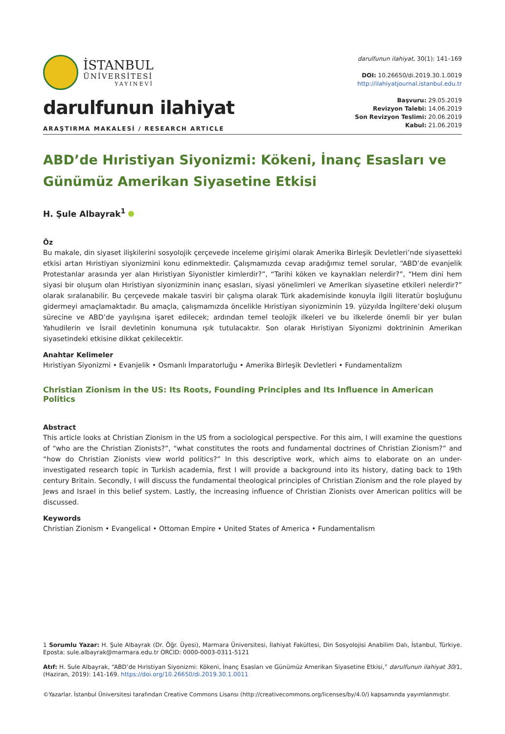İSTANBUL
ÜNİVERSİTESİ
YAYINEVİ
darulfunun ilahiyat
ARAŞTIRMA MAKALESİ / RESEARCH ARTICLE
darulfunun ilahiyat, 30(1): 141–169
DOI: 10.26650/di.2019.30.1.0019
http://ilahiyatjournal.istanbul.edu.tr
Başvuru: 29.05.2019
Revizyon Talebi: 14.06.2019
Son Revizyon Teslimi: 20.06.2019
Kabul: 21.06.2019
ABD’de Hıristiyan Siyonizmi: Kökeni, İnanç Esasları ve Günümüz Amerikan Siyasetine Etkisi
H. Şule Albayrak<sup>1</sup>
Öz
Bu makale, din siyaset ilişkilerini sosyolojik çerçevede inceleme girişimi olarak Amerika Birleşik Devletleri’nde siyasetteki etkisi artan Hıristiyan siyonizmini konu edinmektedir. Çalışmamızda cevap aradığımız temel sorular, “ABD’de evanjelik Protestanlar arasında yer alan Hıristiyan Siyonistler kimlerdir?”, “Tarihi köken ve kaynakları nelerdir?”, “Hem dini hem siyasi bir oluşum olan Hıristiyan siyonizminin inanç esasları, siyasi yönelimleri ve Amerikan siyasetine etkileri nelerdir?” olarak sıralanabilir. Bu çerçevede makale tasviri bir çalışma olarak Türk akademisinde konuyla ilgili literatür boşluğunu gidermeyi amaçlamaktadır. Bu amaçla, çalışmamızda öncelikle Hıristiyan siyonizminin 19. yüzyılda İngiltere’deki oluşum sürecine ve ABD’de yayılışına işaret edilecek; ardından temel teolojik ilkeleri ve bu ilkelerde önemli bir yer bulan Yahudilerin ve İsrail devletinin konumuna ışık tutulacaktır. Son olarak Hıristiyan Siyonizmi doktrininin Amerikan siyasetindeki etkisine dikkat çekilecektir.
Anahtar Kelimeler
Hıristiyan Siyonizmi • Evanjelik • Osmanlı İmparatorluğu • Amerika Birleşik Devletleri • Fundamentalizm
Christian Zionism in the US: Its Roots, Founding Principles and Its Influence in American Politics
Abstract
This article looks at Christian Zionism in the US from a sociological perspective. For this aim, I will examine the questions of “who are the Christian Zionists?”, “what constitutes the roots and fundamental doctrines of Christian Zionism?” and “how do Christian Zionists view world politics?” In this descriptive work, which aims to elaborate on an under-investigated research topic in Turkish academia, first I will provide a background into its history, dating back to 19th century Britain. Secondly, I will discuss the fundamental theological principles of Christian Zionism and the role played by Jews and Israel in this belief system. Lastly, the increasing influence of Christian Zionists over American politics will be discussed.
Keywords
Christian Zionism • Evangelical • Ottoman Empire • United States of America • Fundamentalism
1 Sorumlu Yazar: H. Şule Albayrak (Dr. Öğr. Üyesi), Marmara Üniversitesi, İlahiyat Fakültesi, Din Sosyolojisi Anabilim Dalı, İstanbul, Türkiye. Eposta: sule.albayrak@marmara.edu.tr ORCID: 0000-0003-0311-5121
Atıf: H. Sule Albayrak, “ABD’de Hıristiyan Siyonizmi: Kökeni, İnanç Esasları ve Günümüz Amerikan Siyasetine Etkisi,” darulfunun ilahiyat 30/1, (Haziran, 2019): 141-169. https://doi.org/10.26650/di.2019.30.1.0011
©Yazarlar. İstanbul Üniversitesi tarafından Creative Commons Lisansı (http://creativecommons.org/licenses/by/4.0/) kapsamında yayımlanmıştır.